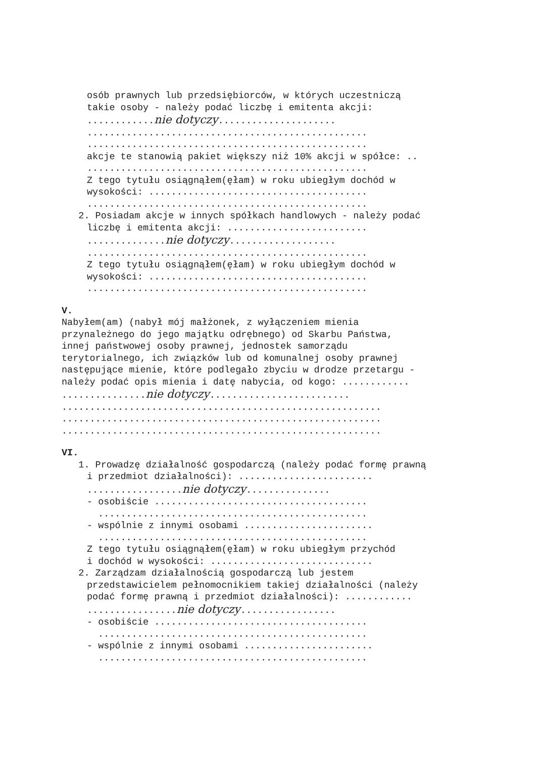osób prawnych lub przedsiębiorców, w których uczestniczą
takie osoby - należy podać liczbę i emitenta akcji:
............nie dotyczy.....................
..................................................
..................................................
akcje te stanowią pakiet większy niż 10% akcji w spółce: ..
..................................................
Z tego tytułu osiągnąłem(ęłam) w roku ubiegłym dochód w
wysokości: .......................................
..................................................
2. Posiadam akcje w innych spółkach handlowych - należy podać
liczbę i emitenta akcji: .........................
..............nie dotyczy...................
..................................................
Z tego tytułu osiągnąłem(ęłam) w roku ubiegłym dochód w
wysokości: .......................................
..................................................
V.
Nabyłem(am) (nabył mój małżonek, z wyłączeniem mienia
przynależnego do jego majątku odrębnego) od Skarbu Państwa,
innej państwowej osoby prawnej, jednostek samorządu
terytorialnego, ich związków lub od komunalnej osoby prawnej
następujące mienie, które podlegało zbyciu w drodze przetargu -
należy podać opis mienia i datę nabycia, od kogo: ............
...............nie dotyczy.........................
.........................................................
.........................................................
.........................................................
VI.
1. Prowadzę działalność gospodarczą (należy podać formę prawną
i przedmiot działalności): ........................
.................nie dotyczy...............
- osobiście ......................................
................................................
- wspólnie z innymi osobami .......................
................................................
Z tego tytułu osiągnąłem(ęłam) w roku ubiegłym przychód
i dochód w wysokości: .............................
2. Zarządzam działalnością gospodarczą lub jestem
przedstawicielem pełnomocnikiem takiej działalności (należy
podać formę prawną i przedmiot działalności): ............
................nie dotyczy.................
- osobiście ......................................
................................................
- wspólnie z innymi osobami .......................
................................................